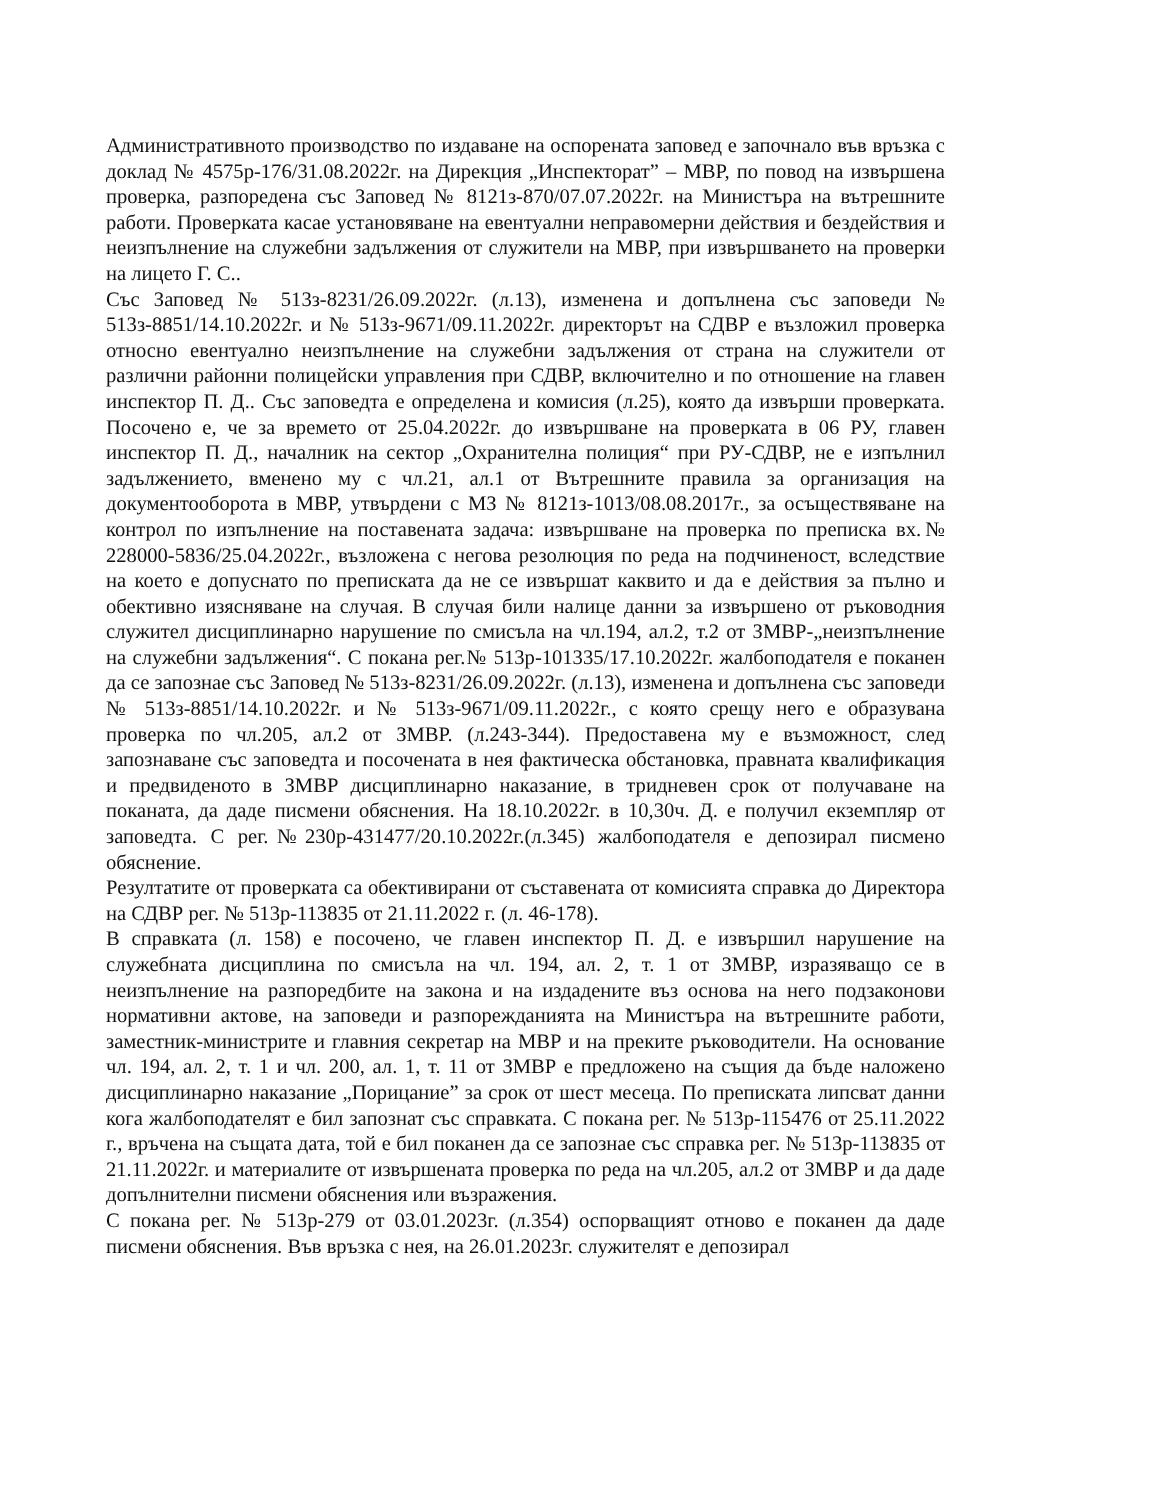Административното производство по издаване на оспорената заповед е започнало във връзка с доклад № 4575р-176/31.08.2022г. на Дирекция „Инспекторат” – МВР, по повод на извършена проверка, разпоредена със Заповед № 8121з-870/07.07.2022г. на Министъра на вътрешните работи. Проверката касае установяване на евентуални неправомерни действия и бездействия и неизпълнение на служебни задължения от служители на МВР, при извършването на проверки на лицето Г. С..
Със Заповед № 513з-8231/26.09.2022г. (л.13), изменена и допълнена със заповеди № 513з-8851/14.10.2022г. и № 513з-9671/09.11.2022г. директорът на СДВР е възложил проверка относно евентуално неизпълнение на служебни задължения от страна на служители от различни районни полицейски управления при СДВР, включително и по отношение на главен инспектор П. Д.. Със заповедта е определена и комисия (л.25), която да извърши проверката. Посочено е, че за времето от 25.04.2022г. до извършване на проверката в 06 РУ, главен инспектор П. Д., началник на сектор „Охранителна полиция“ при РУ-СДВР, не е изпълнил задължението, вменено му с чл.21, ал.1 от Вътрешните правила за организация на документооборота в МВР, утвърдени с МЗ № 8121з-1013/08.08.2017г., за осъществяване на контрол по изпълнение на поставената задача: извършване на проверка по преписка вх.№ 228000-5836/25.04.2022г., възложена с негова резолюция по реда на подчиненост, вследствие на което е допуснато по преписката да не се извършат каквито и да е действия за пълно и обективно изясняване на случая. В случая били налице данни за извършено от ръководния служител дисциплинарно нарушение по смисъла на чл.194, ал.2, т.2 от ЗМВР-„неизпълнение на служебни задължения“. С покана рег.№ 513р-101335/17.10.2022г. жалбоподателя е поканен да се запознае със Заповед № 513з-8231/26.09.2022г. (л.13), изменена и допълнена със заповеди № 513з-8851/14.10.2022г. и № 513з-9671/09.11.2022г., с която срещу него е образувана проверка по чл.205, ал.2 от ЗМВР. (л.243-344). Предоставена му е възможност, след запознаване със заповедта и посочената в нея фактическа обстановка, правната квалификация и предвиденото в ЗМВР дисциплинарно наказание, в тридневен срок от получаване на поканата, да даде писмени обяснения. На 18.10.2022г. в 10,30ч. Д. е получил екземпляр от заповедта. С рег.№230р-431477/20.10.2022г.(л.345) жалбоподателя е депозирал писмено обяснение.
Резултатите от проверката са обективирани от съставената от комисията справка до Директора на СДВР рег. № 513р-113835 от 21.11.2022 г. (л. 46-178).
В справката (л. 158) е посочено, че главен инспектор П. Д. е извършил нарушение на служебната дисциплина по смисъла на чл. 194, ал. 2, т. 1 от ЗМВР, изразяващо се в неизпълнение на разпоредбите на закона и на издадените въз основа на него подзаконови нормативни актове, на заповеди и разпорежданията на Министъра на вътрешните работи, заместник-министрите и главния секретар на МВР и на преките ръководители. На основание чл. 194, ал. 2, т. 1 и чл. 200, ал. 1, т. 11 от ЗМВР е предложено на същия да бъде наложено дисциплинарно наказание „Порицание” за срок от шест месеца. По преписката липсват данни кога жалбоподателят е бил запознат със справката. С покана рег. № 513р-115476 от 25.11.2022 г., връчена на същата дата, той е бил поканен да се запознае със справка рег. № 513р-113835 от 21.11.2022г. и материалите от извършената проверка по реда на чл.205, ал.2 от ЗМВР и да даде допълнителни писмени обяснения или възражения.
С покана рег. № 513р-279 от 03.01.2023г. (л.354) оспорващият отново е поканен да даде писмени обяснения. Във връзка с нея, на 26.01.2023г. служителят е депозирал